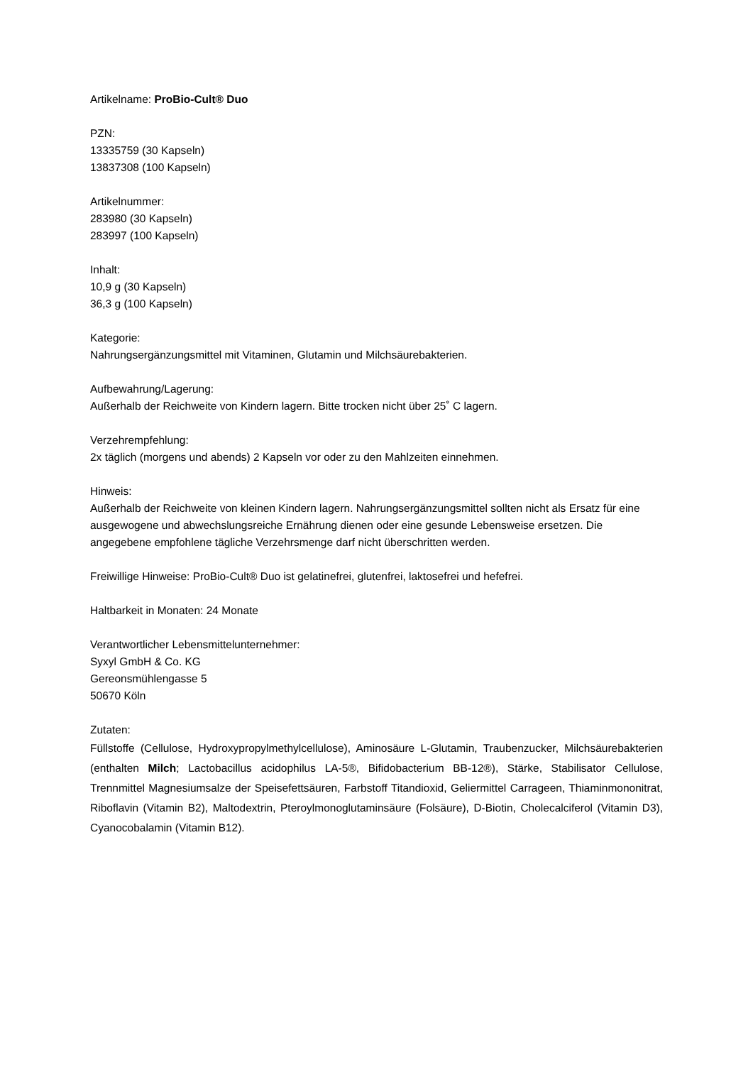Artikelname: ProBio-Cult® Duo
PZN:
13335759 (30 Kapseln)
13837308 (100 Kapseln)
Artikelnummer:
283980 (30 Kapseln)
283997 (100 Kapseln)
Inhalt:
10,9 g (30 Kapseln)
36,3 g (100 Kapseln)
Kategorie:
Nahrungsergänzungsmittel mit Vitaminen, Glutamin und Milchsäurebakterien.
Aufbewahrung/Lagerung:
Außerhalb der Reichweite von Kindern lagern. Bitte trocken nicht über 25˚ C lagern.
Verzehrempfehlung:
2x täglich (morgens und abends) 2 Kapseln vor oder zu den Mahlzeiten einnehmen.
Hinweis:
Außerhalb der Reichweite von kleinen Kindern lagern. Nahrungsergänzungsmittel sollten nicht als Ersatz für eine ausgewogene und abwechslungsreiche Ernährung dienen oder eine gesunde Lebensweise ersetzen. Die angegebene empfohlene tägliche Verzehrsmenge darf nicht überschritten werden.
Freiwillige Hinweise: ProBio-Cult® Duo ist gelatinefrei, glutenfrei, laktosefrei und hefefrei.
Haltbarkeit in Monaten: 24 Monate
Verantwortlicher Lebensmittelunternehmer:
Syxyl GmbH & Co. KG
Gereonsmühlengasse 5
50670 Köln
Zutaten:
Füllstoffe (Cellulose, Hydroxypropylmethylcellulose), Aminosäure L-Glutamin, Traubenzucker, Milchsäurebakterien (enthalten Milch; Lactobacillus acidophilus LA-5®, Bifidobacterium BB-12®), Stärke, Stabilisator Cellulose, Trennmittel Magnesiumsalze der Speisefettsäuren, Farbstoff Titandioxid, Geliermittel Carrageen, Thiaminmononitrat, Riboflavin (Vitamin B2), Maltodextrin, Pteroylmonoglutaminsäure (Folsäure), D-Biotin, Cholecalciferol (Vitamin D3), Cyanocobalamin (Vitamin B12).